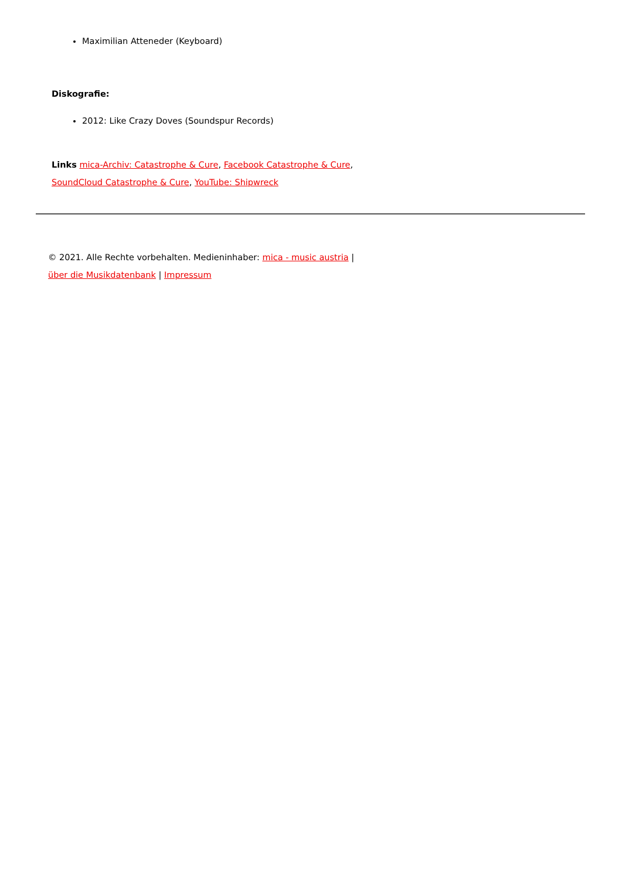Maximilian Atteneder (Keyboard)
Diskografie:
2012: Like Crazy Doves (Soundspur Records)
Links mica-Archiv: Catastrophe & Cure, Facebook Catastrophe & Cure,
SoundCloud Catastrophe & Cure, YouTube: Shipwreck
© 2021. Alle Rechte vorbehalten. Medieninhaber: mica - music austria |
über die Musikdatenbank | Impressum